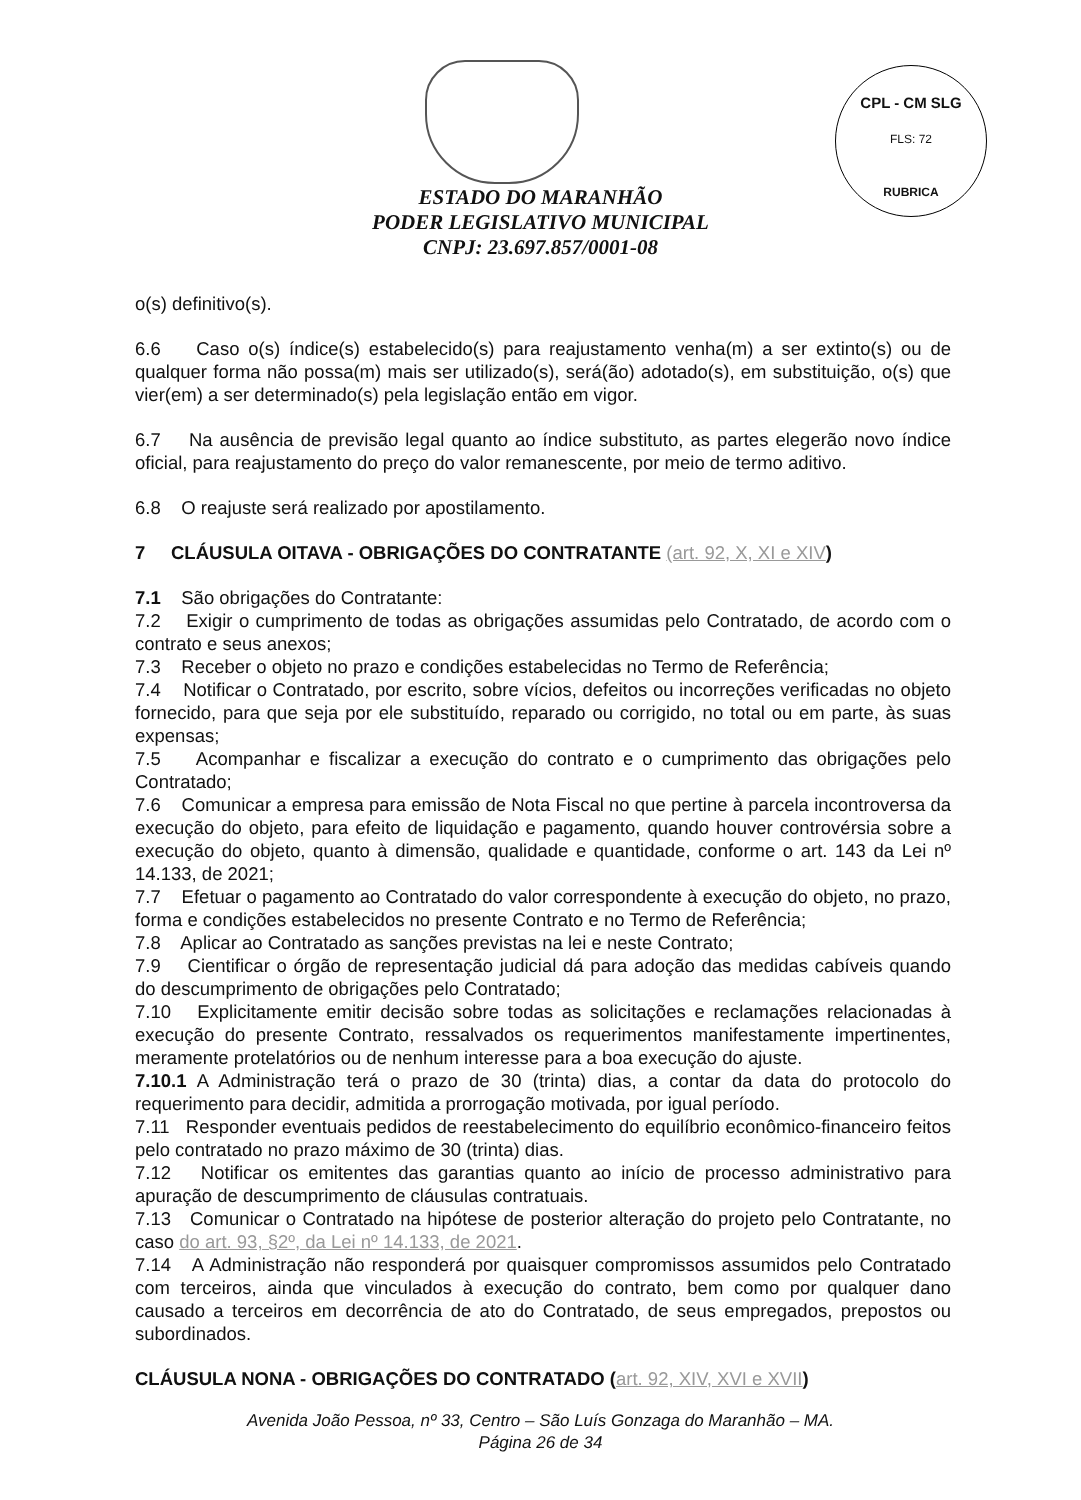CPL - CM SLG
FLS: 72
RUBRICA
ESTADO DO MARANHÃO
PODER LEGISLATIVO MUNICIPAL
CNPJ: 23.697.857/0001-08
o(s) definitivo(s).
6.6 Caso o(s) índice(s) estabelecido(s) para reajustamento venha(m) a ser extinto(s) ou de qualquer forma não possa(m) mais ser utilizado(s), será(ão) adotado(s), em substituição, o(s) que vier(em) a ser determinado(s) pela legislação então em vigor.
6.7 Na ausência de previsão legal quanto ao índice substituto, as partes elegerão novo índice oficial, para reajustamento do preço do valor remanescente, por meio de termo aditivo.
6.8 O reajuste será realizado por apostilamento.
7 CLÁUSULA OITAVA - OBRIGAÇÕES DO CONTRATANTE (art. 92, X, XI e XIV)
7.1 São obrigações do Contratante:
7.2 Exigir o cumprimento de todas as obrigações assumidas pelo Contratado, de acordo com o contrato e seus anexos;
7.3 Receber o objeto no prazo e condições estabelecidas no Termo de Referência;
7.4 Notificar o Contratado, por escrito, sobre vícios, defeitos ou incorreções verificadas no objeto fornecido, para que seja por ele substituído, reparado ou corrigido, no total ou em parte, às suas expensas;
7.5 Acompanhar e fiscalizar a execução do contrato e o cumprimento das obrigações pelo Contratado;
7.6 Comunicar a empresa para emissão de Nota Fiscal no que pertine à parcela incontroversa da execução do objeto, para efeito de liquidação e pagamento, quando houver controvérsia sobre a execução do objeto, quanto à dimensão, qualidade e quantidade, conforme o art. 143 da Lei nº 14.133, de 2021;
7.7 Efetuar o pagamento ao Contratado do valor correspondente à execução do objeto, no prazo, forma e condições estabelecidos no presente Contrato e no Termo de Referência;
7.8 Aplicar ao Contratado as sanções previstas na lei e neste Contrato;
7.9 Cientificar o órgão de representação judicial dá para adoção das medidas cabíveis quando do descumprimento de obrigações pelo Contratado;
7.10 Explicitamente emitir decisão sobre todas as solicitações e reclamações relacionadas à execução do presente Contrato, ressalvados os requerimentos manifestamente impertinentes, meramente protelatórios ou de nenhum interesse para a boa execução do ajuste.
7.10.1 A Administração terá o prazo de 30 (trinta) dias, a contar da data do protocolo do requerimento para decidir, admitida a prorrogação motivada, por igual período.
7.11 Responder eventuais pedidos de reestabelecimento do equilíbrio econômico-financeiro feitos pelo contratado no prazo máximo de 30 (trinta) dias.
7.12 Notificar os emitentes das garantias quanto ao início de processo administrativo para apuração de descumprimento de cláusulas contratuais.
7.13 Comunicar o Contratado na hipótese de posterior alteração do projeto pelo Contratante, no caso do art. 93, §2º, da Lei nº 14.133, de 2021.
7.14 A Administração não responderá por quaisquer compromissos assumidos pelo Contratado com terceiros, ainda que vinculados à execução do contrato, bem como por qualquer dano causado a terceiros em decorrência de ato do Contratado, de seus empregados, prepostos ou subordinados.
CLÁUSULA NONA - OBRIGAÇÕES DO CONTRATADO (art. 92, XIV, XVI e XVII)
Avenida João Pessoa, nº 33, Centro – São Luís Gonzaga do Maranhão – MA.
Página 26 de 34